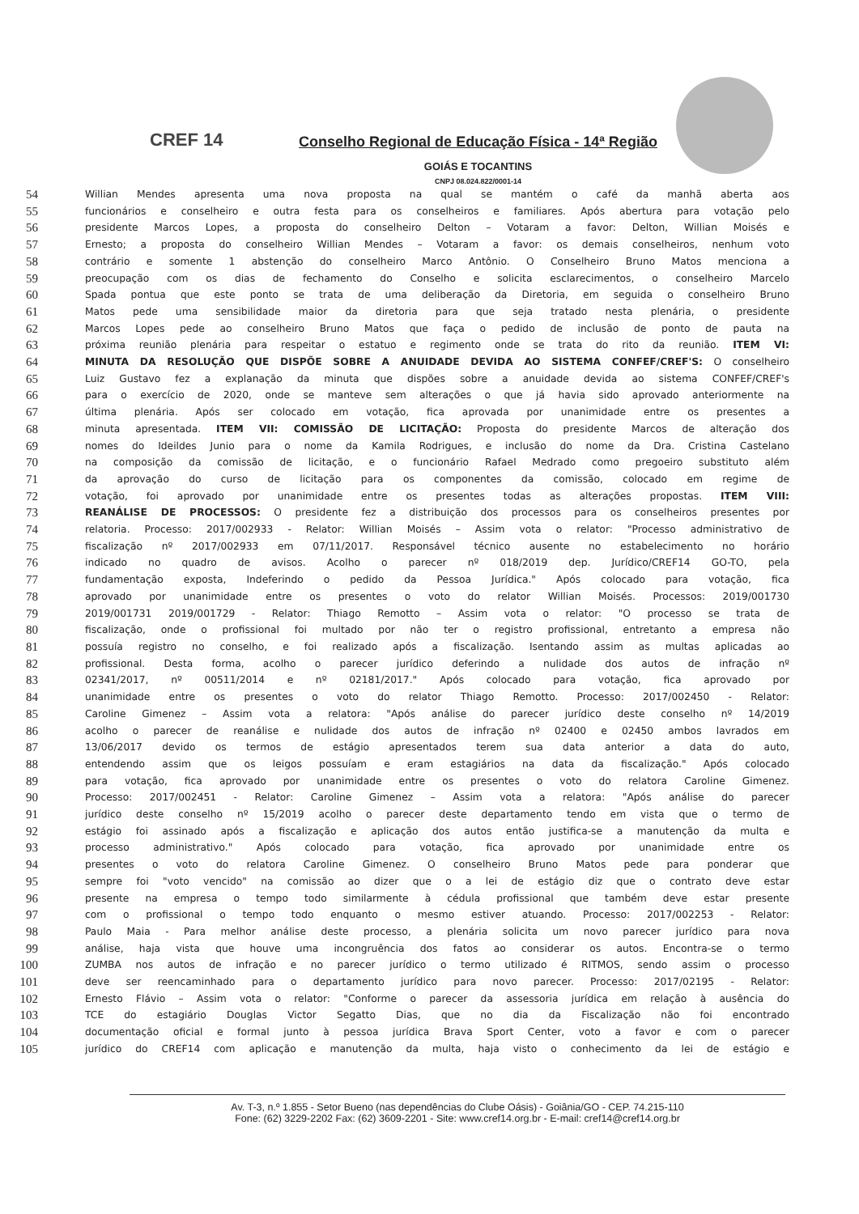CREF 14
Conselho Regional de Educação Física - 14ª Região
GOIÁS E TOCANTINS
CNPJ 08.024.822/0001-14
54 Willian Mendes apresenta uma nova proposta na qual se mantém o café da manhã aberta aos
55 funcionários e conselheiro e outra festa para os conselheiros e familiares. Após abertura para votação pelo
56 presidente Marcos Lopes, a proposta do conselheiro Delton – Votaram a favor: Delton, Willian Moisés e
57 Ernesto; a proposta do conselheiro Willian Mendes – Votaram a favor: os demais conselheiros, nenhum voto
58 contrário e somente 1 abstenção do conselheiro Marco Antônio. O Conselheiro Bruno Matos menciona a
59 preocupação com os dias de fechamento do Conselho e solicita esclarecimentos, o conselheiro Marcelo
60 Spada pontua que este ponto se trata de uma deliberação da Diretoria, em seguida o conselheiro Bruno
61 Matos pede uma sensibilidade maior da diretoria para que seja tratado nesta plenária, o presidente
62 Marcos Lopes pede ao conselheiro Bruno Matos que faça o pedido de inclusão de ponto de pauta na
63 próxima reunião plenária para respeitar o estatuo e regimento onde se trata do rito da reunião. ITEM VI:
64 MINUTA DA RESOLUÇÃO QUE DISPÕE SOBRE A ANUIDADE DEVIDA AO SISTEMA CONFEF/CREF'S: O conselheiro
65 Luiz Gustavo fez a explanação da minuta que dispões sobre a anuidade devida ao sistema CONFEF/CREF's
66 para o exercício de 2020, onde se manteve sem alterações o que já havia sido aprovado anteriormente na
67 última plenária. Após ser colocado em votação, fica aprovada por unanimidade entre os presentes a
68 minuta apresentada. ITEM VII: COMISSÃO DE LICITAÇÃO: Proposta do presidente Marcos de alteração dos
69 nomes do Ideildes Junio para o nome da Kamila Rodrigues, e inclusão do nome da Dra. Cristina Castelano
70 na composição da comissão de licitação, e o funcionário Rafael Medrado como pregoeiro substituto além
71 da aprovação do curso de licitação para os componentes da comissão, colocado em regime de
72 votação, foi aprovado por unanimidade entre os presentes todas as alterações propostas. ITEM VIII:
73 REANÁLISE DE PROCESSOS: O presidente fez a distribuição dos processos para os conselheiros presentes por
74 relatoria. Processo: 2017/002933 - Relator: Willian Moisés – Assim vota o relator: "Processo administrativo de
75 fiscalização nº 2017/002933 em 07/11/2017. Responsável técnico ausente no estabelecimento no horário
76 indicado no quadro de avisos. Acolho o parecer nº 018/2019 dep. Jurídico/CREF14 GO-TO, pela
77 fundamentação exposta, Indeferindo o pedido da Pessoa Jurídica." Após colocado para votação, fica
78 aprovado por unanimidade entre os presentes o voto do relator Willian Moisés. Processos: 2019/001730
79 2019/001731 2019/001729 - Relator: Thiago Remotto – Assim vota o relator: "O processo se trata de
80 fiscalização, onde o profissional foi multado por não ter o registro profissional, entretanto a empresa não
81 possuía registro no conselho, e foi realizado após a fiscalização. Isentando assim as multas aplicadas ao
82 profissional. Desta forma, acolho o parecer jurídico deferindo a nulidade dos autos de infração nº
83 02341/2017, nº 00511/2014 e nº 02181/2017." Após colocado para votação, fica aprovado por
84 unanimidade entre os presentes o voto do relator Thiago Remotto. Processo: 2017/002450 - Relator:
85 Caroline Gimenez – Assim vota a relatora: "Após análise do parecer jurídico deste conselho nº 14/2019
86 acolho o parecer de reanálise e nulidade dos autos de infração nº 02400 e 02450 ambos lavrados em
87 13/06/2017 devido os termos de estágio apresentados terem sua data anterior a data do auto,
88 entendendo assim que os leigos possuíam e eram estagiários na data da fiscalização." Após colocado
89 para votação, fica aprovado por unanimidade entre os presentes o voto do relatora Caroline Gimenez.
90 Processo: 2017/002451 - Relator: Caroline Gimenez – Assim vota a relatora: "Após análise do parecer
91 jurídico deste conselho nº 15/2019 acolho o parecer deste departamento tendo em vista que o termo de
92 estágio foi assinado após a fiscalização e aplicação dos autos então justifica-se a manutenção da multa e
93 processo administrativo." Após colocado para votação, fica aprovado por unanimidade entre os
94 presentes o voto do relatora Caroline Gimenez. O conselheiro Bruno Matos pede para ponderar que
95 sempre foi "voto vencido" na comissão ao dizer que o a lei de estágio diz que o contrato deve estar
96 presente na empresa o tempo todo similarmente à cédula profissional que também deve estar presente
97 com o profissional o tempo todo enquanto o mesmo estiver atuando. Processo: 2017/002253 - Relator:
98 Paulo Maia - Para melhor análise deste processo, a plenária solicita um novo parecer jurídico para nova
99 análise, haja vista que houve uma incongruência dos fatos ao considerar os autos. Encontra-se o termo
100 ZUMBA nos autos de infração e no parecer jurídico o termo utilizado é RITMOS, sendo assim o processo
101 deve ser reencaminhado para o departamento jurídico para novo parecer. Processo: 2017/02195 - Relator:
102 Ernesto Flávio – Assim vota o relator: "Conforme o parecer da assessoria jurídica em relação à ausência do
103 TCE do estagiário Douglas Victor Segatto Dias, que no dia da Fiscalização não foi encontrado
104 documentação oficial e formal junto à pessoa jurídica Brava Sport Center, voto a favor e com o parecer
105 jurídico do CREF14 com aplicação e manutenção da multa, haja visto o conhecimento da lei de estágio e
Av. T-3, n.º 1.855 - Setor Bueno (nas dependências do Clube Oásis) - Goiânia/GO - CEP. 74.215-110
Fone: (62) 3229-2202 Fax: (62) 3609-2201 - Site: www.cref14.org.br - E-mail: cref14@cref14.org.br